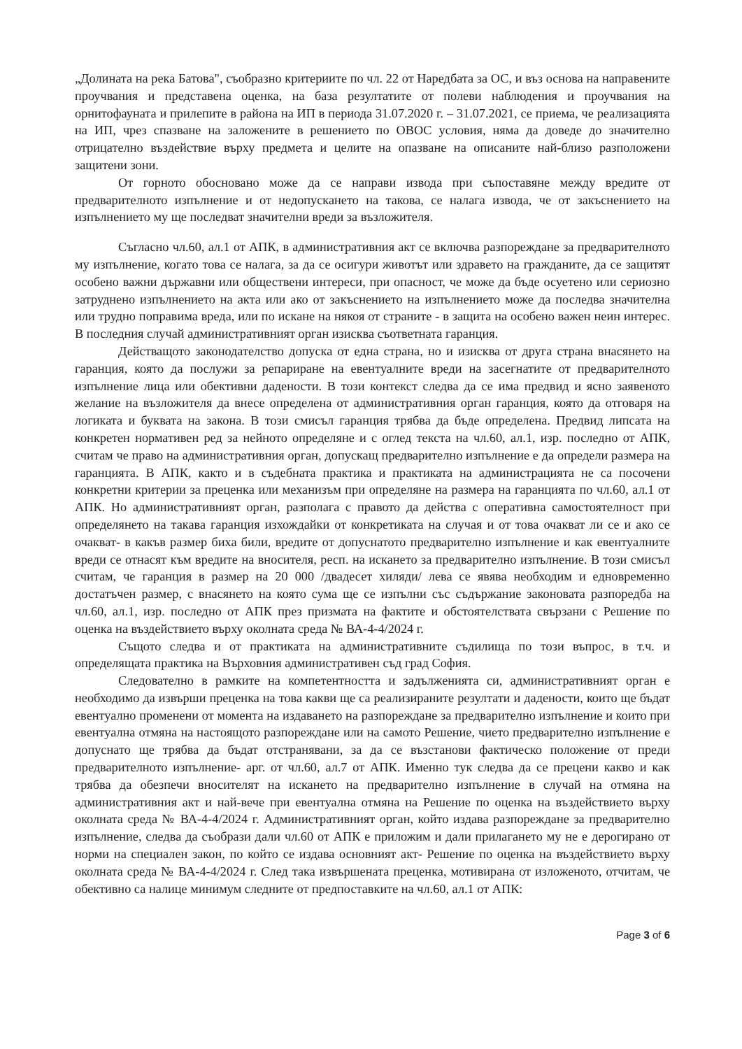„Долината на река Батова", съобразно критериите по чл. 22 от Наредбата за ОС, и въз основа на направените проучвания и представена оценка, на база резултатите от полеви наблюдения и проучвания на орнитофауната и прилепите в района на ИП в периода 31.07.2020 г. – 31.07.2021, се приема, че реализацията на ИП, чрез спазване на заложените в решението по ОВОС условия, няма да доведе до значително отрицателно въздействие върху предмета и целите на опазване на описаните най-близо разположени защитени зони.
От горното обосновано може да се направи извода при съпоставяне между вредите от предварителното изпълнение и от недопускането на такова, се налага извода, че от закъснението на изпълнението му ще последват значителни вреди за възложителя.
Съгласно чл.60, ал.1 от АПК, в административния акт се включва разпореждане за предварителното му изпълнение, когато това се налага, за да се осигури животът или здравето на гражданите, да се защитят особено важни държавни или обществени интереси, при опасност, че може да бъде осуетено или сериозно затруднено изпълнението на акта или ако от закъснението на изпълнението може да последва значителна или трудно поправима вреда, или по искане на някоя от страните - в защита на особено важен неин интерес. В последния случай административният орган изисква съответната гаранция.
Действащото законодателство допуска от една страна, но и изисква от друга страна внасянето на гаранция, която да послужи за репариране на евентуалните вреди на засегнатите от предварителното изпълнение лица или обективни дадености. В този контекст следва да се има предвид и ясно заявеното желание на възложителя да внесе определена от административния орган гаранция, която да отговаря на логиката и буквата на закона. В този смисъл гаранция трябва да бъде определена. Предвид липсата на конкретен нормативен ред за нейното определяне и с оглед текста на чл.60, ал.1, изр. последно от АПК, считам че право на административния орган, допускащ предварително изпълнение е да определи размера на гаранцията. В АПК, както и в съдебната практика и практиката на администрацията не са посочени конкретни критерии за преценка или механизъм при определяне на размера на гаранцията по чл.60, ал.1 от АПК. Но административният орган, разполага с правото да действа с оперативна самостоятелност при определянето на такава гаранция изхождайки от конкретиката на случая и от това очакват ли се и ако се очакват- в какъв размер биха били, вредите от допуснатото предварително изпълнение и как евентуалните вреди се отнасят към вредите на вносителя, респ. на искането за предварително изпълнение. В този смисъл считам, че гаранция в размер на 20 000 /двадесет хиляди/ лева се явява необходим и едновременно достатъчен размер, с внасянето на която сума ще се изпълни със съдържание законовата разпоредба на чл.60, ал.1, изр. последно от АПК през призмата на фактите и обстоятелствата свързани с Решение по оценка на въздействието върху околната среда № ВА-4-4/2024 г.
Същото следва и от практиката на административните съдилища по този въпрос, в т.ч. и определящата практика на Върховния административен съд град София.
Следователно в рамките на компетентността и задълженията си, административният орган е необходимо да извърши преценка на това какви ще са реализираните резултати и дадености, които ще бъдат евентуално променени от момента на издаването на разпореждане за предварително изпълнение и които при евентуална отмяна на настоящото разпореждане или на самото Решение, чието предварително изпълнение е допуснато ще трябва да бъдат отстранявани, за да се възстанови фактическо положение от преди предварителното изпълнение- арг. от чл.60, ал.7 от АПК. Именно тук следва да се прецени какво и как трябва да обезпечи вносителят на искането на предварително изпълнение в случай на отмяна на административния акт и най-вече при евентуална отмяна на Решение по оценка на въздействието върху околната среда № ВА-4-4/2024 г. Административният орган, който издава разпореждане за предварително изпълнение, следва да съобрази дали чл.60 от АПК е приложим и дали прилагането му не е дерогирано от норми на специален закон, по който се издава основният акт- Решение по оценка на въздействието върху околната среда № ВА-4-4/2024 г. След така извършената преценка, мотивирана от изложеното, отчитам, че обективно са налице минимум следните от предпоставките на чл.60, ал.1 от АПК:
Page 3 of 6